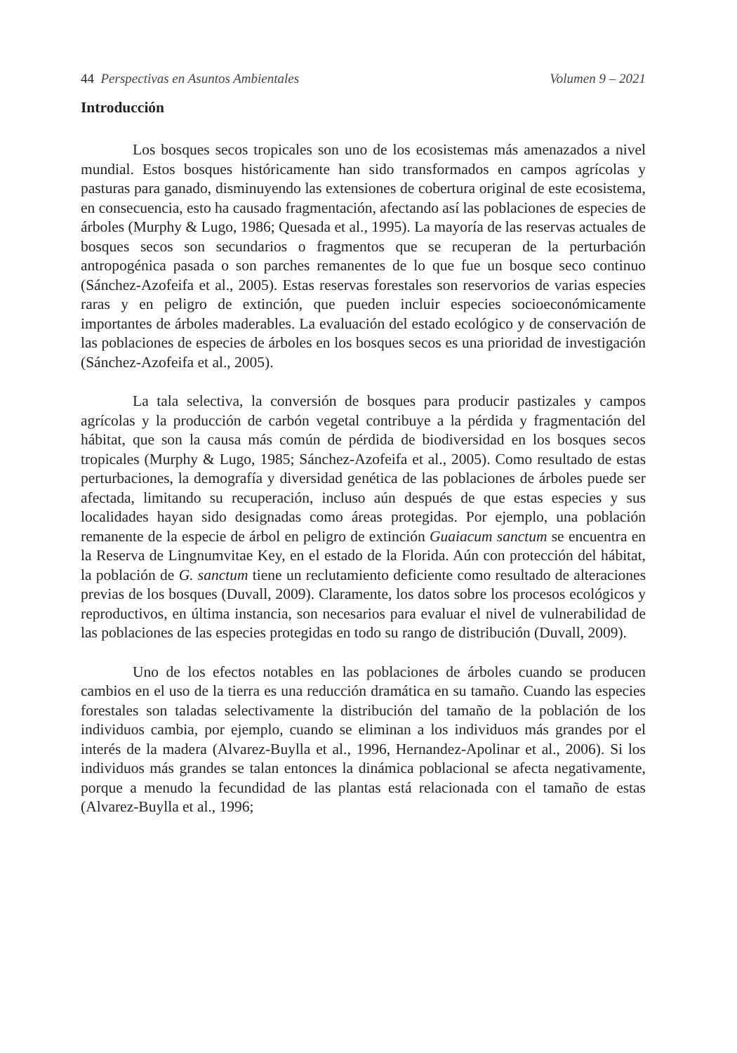44 Perspectivas en Asuntos Ambientales Volumen 9 – 2021
Introducción
Los bosques secos tropicales son uno de los ecosistemas más amenazados a nivel mundial. Estos bosques históricamente han sido transformados en campos agrícolas y pasturas para ganado, disminuyendo las extensiones de cobertura original de este ecosistema, en consecuencia, esto ha causado fragmentación, afectando así las poblaciones de especies de árboles (Murphy & Lugo, 1986; Quesada et al., 1995). La mayoría de las reservas actuales de bosques secos son secundarios o fragmentos que se recuperan de la perturbación antropogénica pasada o son parches remanentes de lo que fue un bosque seco continuo (Sánchez-Azofeifa et al., 2005). Estas reservas forestales son reservorios de varias especies raras y en peligro de extinción, que pueden incluir especies socioeconómicamente importantes de árboles maderables. La evaluación del estado ecológico y de conservación de las poblaciones de especies de árboles en los bosques secos es una prioridad de investigación (Sánchez-Azofeifa et al., 2005).
La tala selectiva, la conversión de bosques para producir pastizales y campos agrícolas y la producción de carbón vegetal contribuye a la pérdida y fragmentación del hábitat, que son la causa más común de pérdida de biodiversidad en los bosques secos tropicales (Murphy & Lugo, 1985; Sánchez-Azofeifa et al., 2005). Como resultado de estas perturbaciones, la demografía y diversidad genética de las poblaciones de árboles puede ser afectada, limitando su recuperación, incluso aún después de que estas especies y sus localidades hayan sido designadas como áreas protegidas. Por ejemplo, una población remanente de la especie de árbol en peligro de extinción Guaiacum sanctum se encuentra en la Reserva de Lingnumvitae Key, en el estado de la Florida. Aún con protección del hábitat, la población de G. sanctum tiene un reclutamiento deficiente como resultado de alteraciones previas de los bosques (Duvall, 2009). Claramente, los datos sobre los procesos ecológicos y reproductivos, en última instancia, son necesarios para evaluar el nivel de vulnerabilidad de las poblaciones de las especies protegidas en todo su rango de distribución (Duvall, 2009).
Uno de los efectos notables en las poblaciones de árboles cuando se producen cambios en el uso de la tierra es una reducción dramática en su tamaño. Cuando las especies forestales son taladas selectivamente la distribución del tamaño de la población de los individuos cambia, por ejemplo, cuando se eliminan a los individuos más grandes por el interés de la madera (Alvarez-Buylla et al., 1996, Hernandez-Apolinar et al., 2006). Si los individuos más grandes se talan entonces la dinámica poblacional se afecta negativamente, porque a menudo la fecundidad de las plantas está relacionada con el tamaño de estas (Alvarez-Buylla et al., 1996;